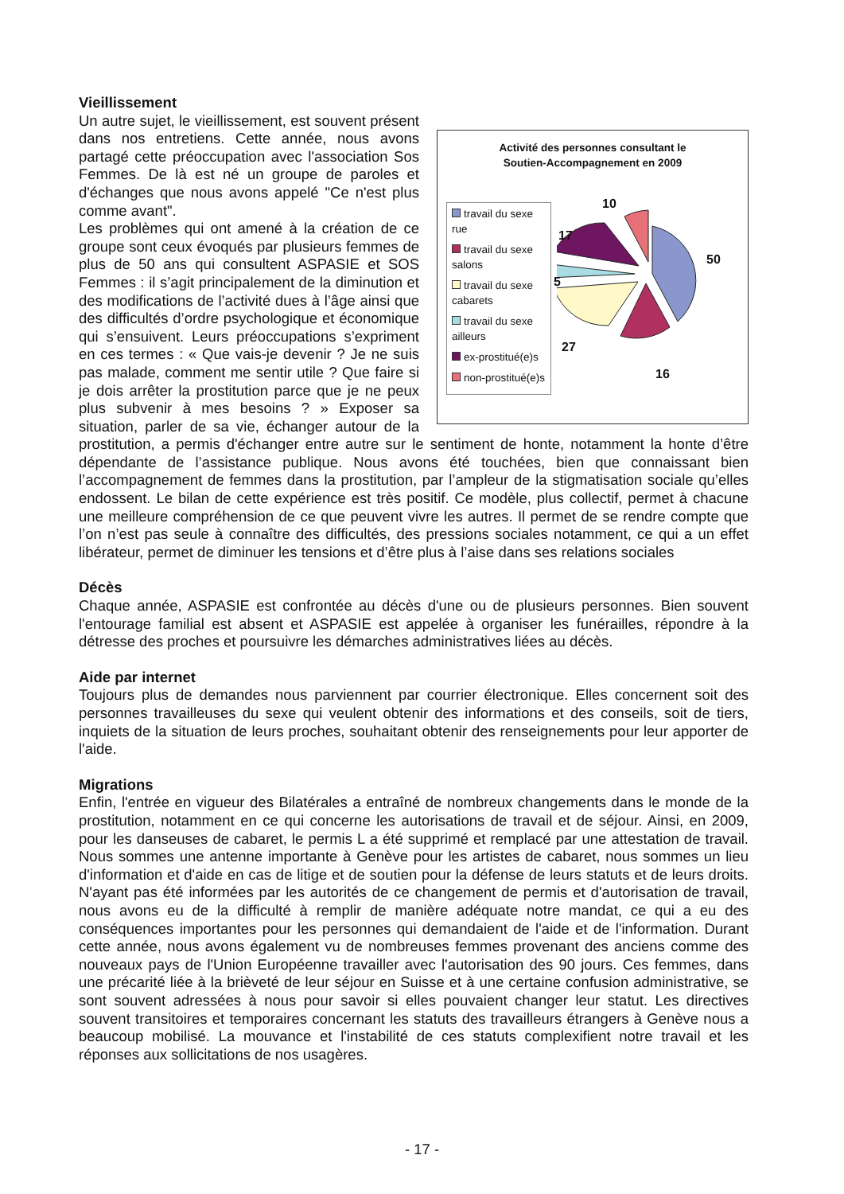Vieillissement
Activité des personnes consultant le
Soutien-Accompagnement en 2009
travail du sexe rue
travail du sexe salons
travail du sexe cabarets
travail du sexe ailleurs
ex-prostitué(e)s
non-prostitué(e)s
10
17
50
5
27
16
Un autre sujet, le vieillissement, est souvent présent dans nos entretiens. Cette année, nous avons partagé cette préoccupation avec l'association Sos Femmes. De là est né un groupe de paroles et d'échanges que nous avons appelé "Ce n'est plus comme avant".
Les problèmes qui ont amené à la création de ce groupe sont ceux évoqués par plusieurs femmes de plus de 50 ans qui consultent ASPASIE et SOS Femmes : il s’agit principalement de la diminution et des modifications de l’activité dues à l’âge ainsi que des difficultés d’ordre psychologique et économique qui s’ensuivent. Leurs préoccupations s’expriment en ces termes : « Que vais-je devenir ? Je ne suis pas malade, comment me sentir utile ? Que faire si je dois arrêter la prostitution parce que je ne peux plus subvenir à mes besoins ? » Exposer sa situation, parler de sa vie, échanger autour de la prostitution, a permis d'échanger entre autre sur le sentiment de honte, notamment la honte d’être dépendante de l’assistance publique. Nous avons été touchées, bien que connaissant bien l’accompagnement de femmes dans la prostitution, par l’ampleur de la stigmatisation sociale qu’elles endossent. Le bilan de cette expérience est très positif. Ce modèle, plus collectif, permet à chacune une meilleure compréhension de ce que peuvent vivre les autres. Il permet de se rendre compte que l’on n’est pas seule à connaître des difficultés, des pressions sociales notamment, ce qui a un effet libérateur, permet de diminuer les tensions et d’être plus à l’aise dans ses relations sociales
Décès
Chaque année, ASPASIE est confrontée au décès d'une ou de plusieurs personnes. Bien souvent l'entourage familial est absent et ASPASIE est appelée à organiser les funérailles, répondre à la détresse des proches et poursuivre les démarches administratives liées au décès.
Aide par internet
Toujours plus de demandes nous parviennent par courrier électronique. Elles concernent soit des personnes travailleuses du sexe qui veulent obtenir des informations et des conseils, soit de tiers, inquiets de la situation de leurs proches, souhaitant obtenir des renseignements pour leur apporter de l'aide.
Migrations
Enfin, l'entrée en vigueur des Bilatérales a entraîné de nombreux changements dans le monde de la prostitution, notamment en ce qui concerne les autorisations de travail et de séjour. Ainsi, en 2009, pour les danseuses de cabaret, le permis L a été supprimé et remplacé par une attestation de travail. Nous sommes une antenne importante à Genève pour les artistes de cabaret, nous sommes un lieu d'information et d'aide en cas de litige et de soutien pour la défense de leurs statuts et de leurs droits. N'ayant pas été informées par les autorités de ce changement de permis et d'autorisation de travail, nous avons eu de la difficulté à remplir de manière adéquate notre mandat, ce qui a eu des conséquences importantes pour les personnes qui demandaient de l'aide et de l'information. Durant cette année, nous avons également vu de nombreuses femmes provenant des anciens comme des nouveaux pays de l'Union Européenne travailler avec l'autorisation des 90 jours. Ces femmes, dans une précarité liée à la brièveté de leur séjour en Suisse et à une certaine confusion administrative, se sont souvent adressées à nous pour savoir si elles pouvaient changer leur statut. Les directives souvent transitoires et temporaires concernant les statuts des travailleurs étrangers à Genève nous a beaucoup mobilisé. La mouvance et l'instabilité de ces statuts complexifient notre travail et les réponses aux sollicitations de nos usagères.
- 17 -